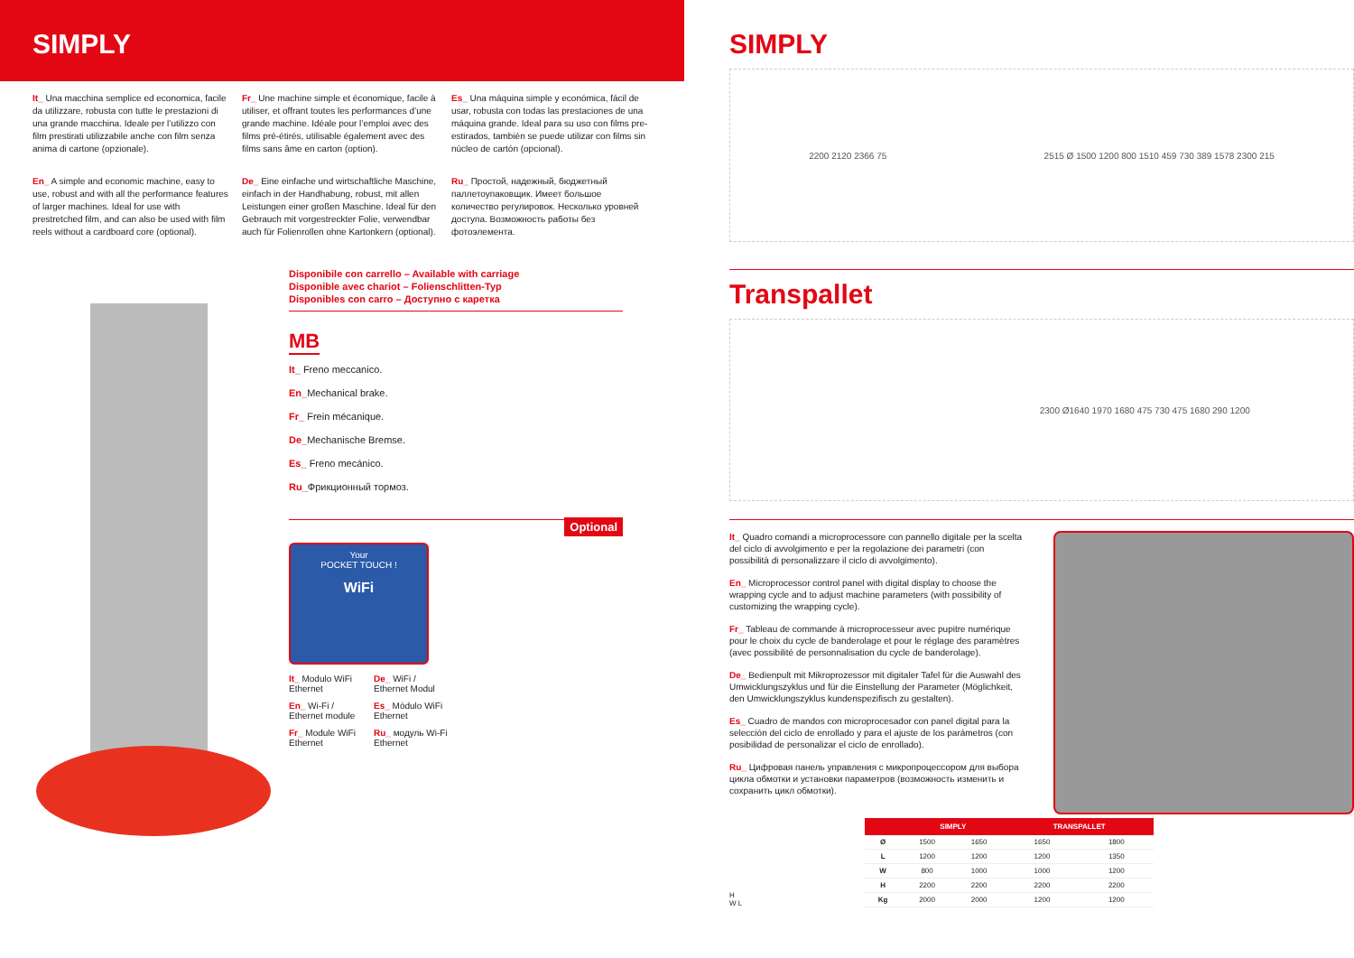SIMPLY
It_ Una macchina semplice ed economica, facile da utilizzare, robusta con tutte le prestazioni di una grande macchina. Ideale per l’utilizzo con film prestirati utilizzabile anche con film senza anima di cartone (opzionale).
En_ A simple and economic machine, easy to use, robust and with all the performance features of larger machines. Ideal for use with prestretched film, and can also be used with film reels without a cardboard core (optional).
Fr_ Une machine simple et économique, facile à utiliser, et offrant toutes les performances d’une grande machine. Idéale pour l’emploi avec des films pré-étirés, utilisable également avec des films sans âme en carton (option).
De_ Eine einfache und wirtschaftliche Maschine, einfach in der Handhabung, robust, mit allen Leistungen einer großen Maschine. Ideal für den Gebrauch mit vorgestreckter Folie, verwendbar auch für Folienrollen ohne Kartonkern (optional).
Es_ Una máquina simple y económica, fácil de usar, robusta con todas las prestaciones de una máquina grande. Ideal para su uso con films pre-estirados, también se puede utilizar con films sin núcleo de cartón (opcional).
Ru_ Простой, надежный, бюджетный паллетоупаковщик. Имеет большое количество регулировок. Несколько уровней доступа. Возможность работы без фотоэлемента.
Disponibile con carrello – Available with carriage
Disponible avec chariot – Folienschlitten-Typ
Disponibles con carro – Доступно с каретка
MB
It_ Freno meccanico.
En_Mechanical brake.
Fr_ Frein mécanique.
De_Mechanische Bremse.
Es_ Freno mecánico.
Ru_Фрикционный тормоз.
Optional
Your
POCKET TOUCH !
WiFi
It_ Modulo WiFi Ethernet
De_ WiFi / Ethernet Modul
En_ Wi-Fi / Ethernet module
Es_ Módulo WiFi Ethernet
Fr_ Module WiFi Ethernet
Ru_ модуль Wi-Fi Ethernet
SIMPLY
2200 2120 2366 75 2515 Ø 1500 1200 800 1510 459 730 389 1578 2300 215
Transpallet
2300 Ø1640 1970 1680 475 730 475 1680 290 1200
It_ Quadro comandi a microprocessore con pannello digitale per la scelta del ciclo di avvolgimento e per la regolazione dei parametri (con possibilità di personalizzare il ciclo di avvolgimento).
En_ Microprocessor control panel with digital display to choose the wrapping cycle and to adjust machine parameters (with possibility of customizing the wrapping cycle).
Fr_ Tableau de commande à microprocesseur avec pupitre numérique pour le choix du cycle de banderolage et pour le réglage des paramètres (avec possibilité de personnalisation du cycle de banderolage).
De_ Bedienpult mit Mikroprozessor mit digitaler Tafel für die Auswahl des Umwicklungszyklus und für die Einstellung der Parameter (Möglichkeit, den Umwicklungszyklus kundenspezifisch zu gestalten).
Es_ Cuadro de mandos con microprocesador con panel digital para la selección del ciclo de enrollado y para el ajuste de los parámetros (con posibilidad de personalizar el ciclo de enrollado).
Ru_ Цифровая панель управления с микропроцессором для выбора цикла обмотки и установки параметров (возможность изменить и сохранить цикл обмотки).
H
W L
| | SIMPLY | | TRANSPALLET | |
| --- | --- | --- | --- | --- |
| Ø | 1500 | 1650 | 1650 | 1800 |
| L | 1200 | 1200 | 1200 | 1350 |
| W | 800 | 1000 | 1000 | 1200 |
| H | 2200 | 2200 | 2200 | 2200 |
| Kg | 2000 | 2000 | 1200 | 1200 |